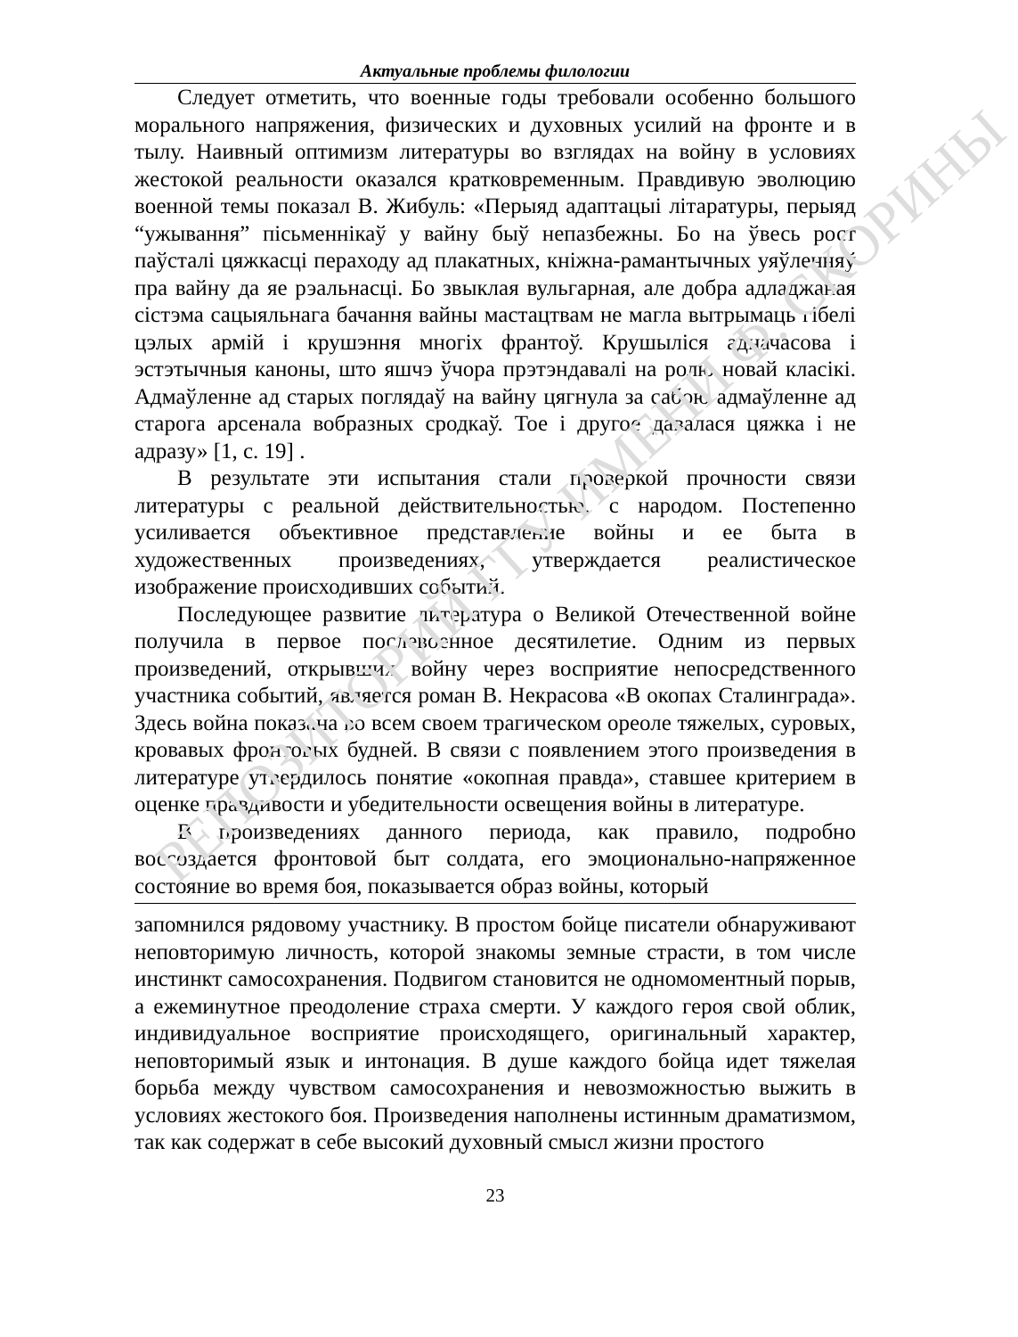РЕПОЗИТОРИЙ ГГУ ИМЕНИ Ф. СКОРИНЫ
Актуальные проблемы филологии
Следует отметить, что военные годы требовали особенно большого морального напряжения, физических и духовных усилий на фронте и в тылу. Наивный оптимизм литературы во взглядах на войну в условиях жестокой реальности оказался кратковременным. Правдивую эволюцию военной темы показал В. Жибуль: «Перыяд адаптацыі літаратуры, перыяд “ужывання” пісьменнікаў у вайну быў непазбежны. Бо на ўвесь рост паўсталі цяжкасці пераходу ад плакатных, кніжна-рамантычных уяўленняў пра вайну да яе рэальнасці. Бо звыклая вульгарная, але добра адладжаная сістэма сацыяльнага бачання вайны мастацтвам не магла вытрымаць гібелі цэлых армій і крушэння многіх франтоў. Крушыліся адначасова і эстэтычныя каноны, што яшчэ ўчора прэтэндавалі на ролю новай класікі. Адмаўленне ад старых поглядаў на вайну цягнула за сабою адмаўленне ад старога арсенала вобразных сродкаў. Тое і другое давалася цяжка і не адразу» [1, с. 19] .
В результате эти испытания стали проверкой прочности связи литературы с реальной действительностью, с народом. Постепенно усиливается объективное представление войны и ее быта в художественных произведениях, утверждается реалистическое изображение происходивших событий.
Последующее развитие литература о Великой Отечественной войне получила в первое послевоенное десятилетие. Одним из первых произведений, открывших войну через восприятие непосредственного участника событий, является роман В. Некрасова «В окопах Сталинграда». Здесь война показана во всем своем трагическом ореоле тяжелых, суровых, кровавых фронтовых будней. В связи с появлением этого произведения в литературе утвердилось понятие «окопная правда», ставшее критерием в оценке правдивости и убедительности освещения войны в литературе.
В произведениях данного периода, как правило, подробно воссоздается фронтовой быт солдата, его эмоционально-напряженное состояние во время боя, показывается образ войны, который
запомнился рядовому участнику. В простом бойце писатели обнаруживают неповторимую личность, которой знакомы земные страсти, в том числе инстинкт самосохранения. Подвигом становится не одномоментный порыв, а ежеминутное преодоление страха смерти. У каждого героя свой облик, индивидуальное восприятие происходящего, оригинальный характер, неповторимый язык и интонация. В душе каждого бойца идет тяжелая борьба между чувством самосохранения и невозможностью выжить в условиях жестокого боя. Произведения наполнены истинным драматизмом, так как содержат в себе высокий духовный смысл жизни простого
23